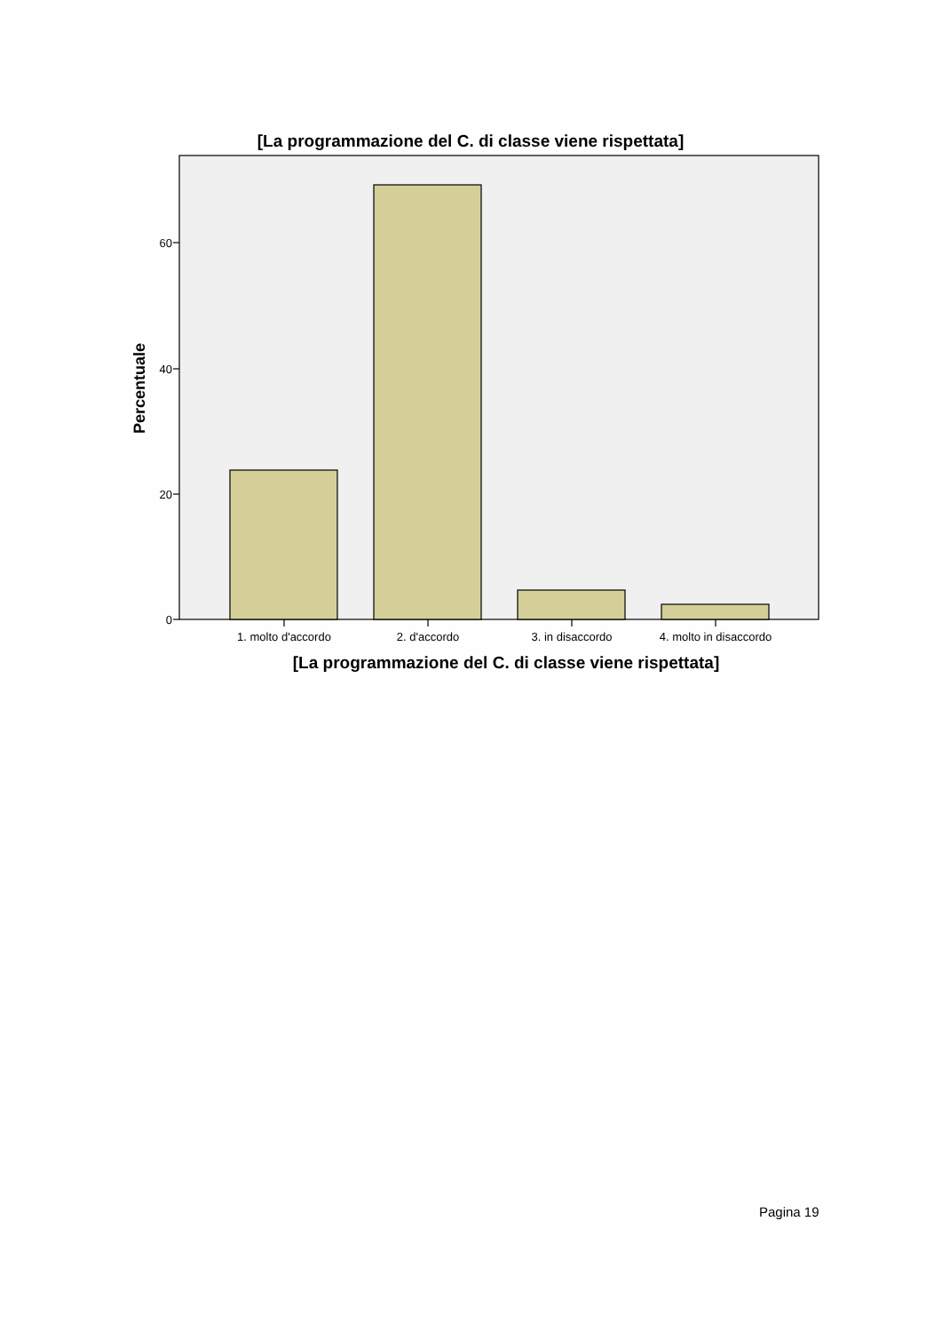[La programmazione del C. di classe viene rispettata]
0
20
40
60
1. molto d'accordo
2. d'accordo
3. in disaccordo
4. molto in disaccordo
Percentuale
[La programmazione del C. di classe viene rispettata]
Pagina 19